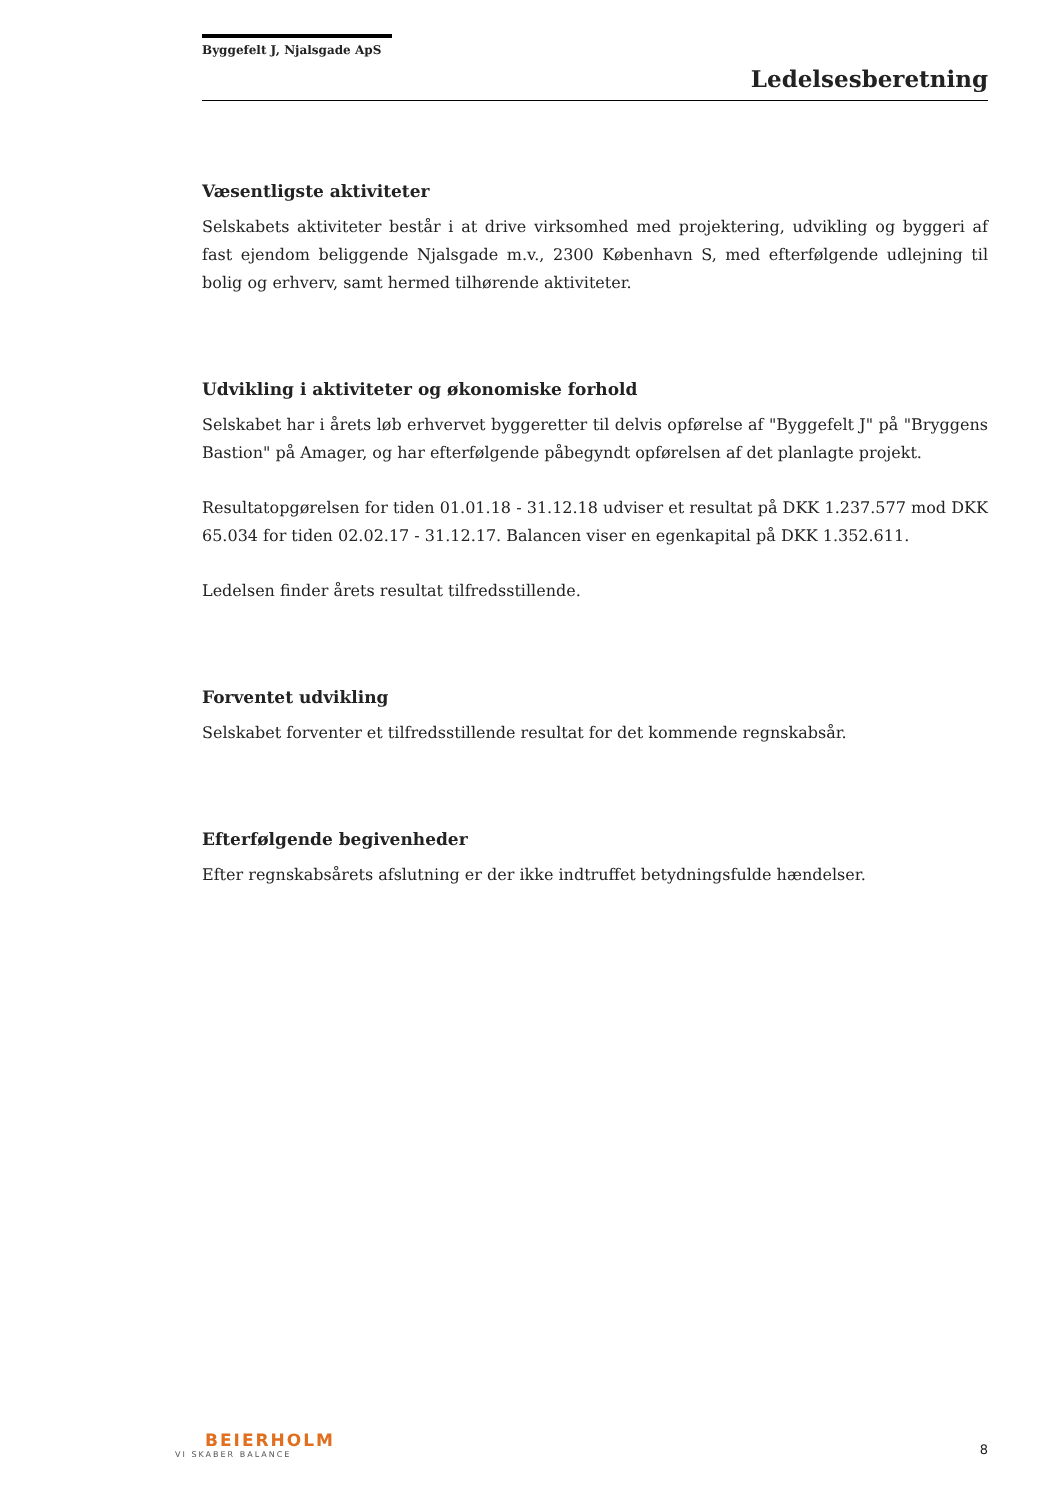Byggefelt J, Njalsgade ApS
Ledelsesberetning
Væsentligste aktiviteter
Selskabets aktiviteter består i at drive virksomhed med projektering, udvikling og byggeri af fast ejendom beliggende Njalsgade m.v., 2300 København S, med efterfølgende udlejning til bolig og erhverv, samt hermed tilhørende aktiviteter.
Udvikling i aktiviteter og økonomiske forhold
Selskabet har i årets løb erhvervet byggeretter til delvis opførelse af "Byggefelt J" på "Bryggens Bastion" på Amager, og har efterfølgende påbegyndt opførelsen af det planlagte projekt.
Resultatopgørelsen for tiden 01.01.18 - 31.12.18 udviser et resultat på DKK 1.237.577 mod DKK 65.034 for tiden 02.02.17 - 31.12.17. Balancen viser en egenkapital på DKK 1.352.611.
Ledelsen finder årets resultat tilfredsstillende.
Forventet udvikling
Selskabet forventer et tilfredsstillende resultat for det kommende regnskabsår.
Efterfølgende begivenheder
Efter regnskabsårets afslutning er der ikke indtruffet betydningsfulde hændelser.
BEIERHOLM
VI SKABER BALANCE
8